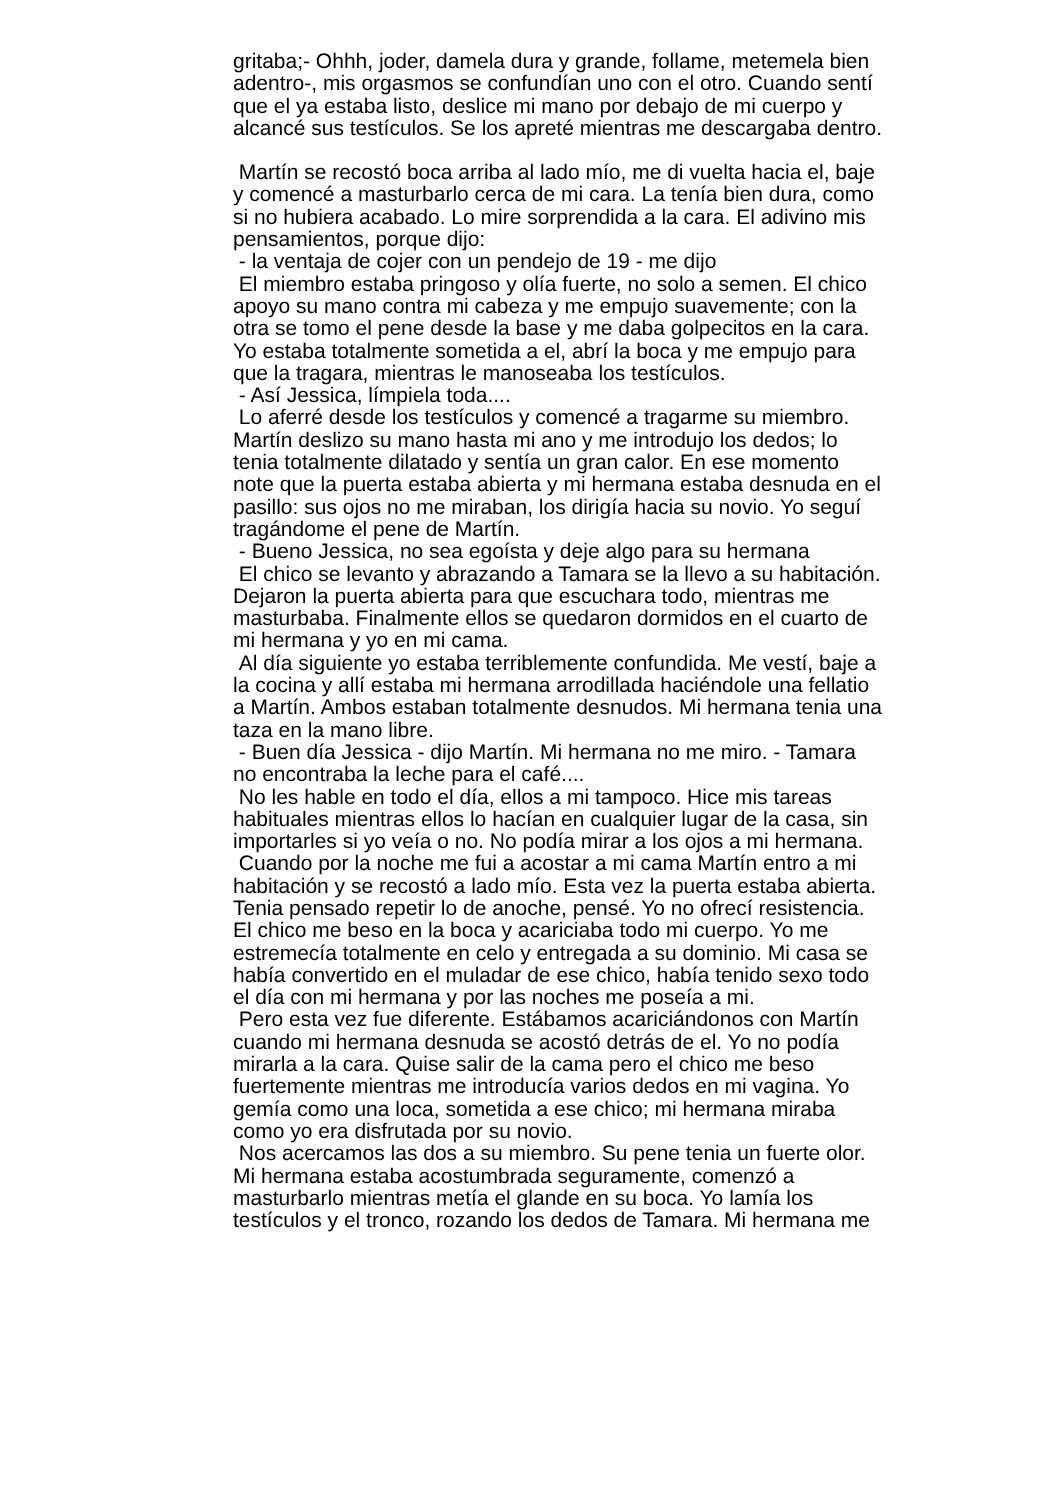gritaba;- Ohhh, joder, damela dura y grande, follame, metemela bien
adentro-, mis orgasmos se confundían uno con el otro. Cuando sentí
que el ya estaba listo, deslice mi mano por debajo de mi cuerpo y
alcancé sus testículos. Se los apreté mientras me descargaba dentro.
Martín se recostó boca arriba al lado mío, me di vuelta hacia el, baje
y comencé a masturbarlo cerca de mi cara. La tenía bien dura, como
si no hubiera acabado. Lo mire sorprendida a la cara. El adivino mis
pensamientos, porque dijo:
- la ventaja de cojer con un pendejo de 19 - me dijo
El miembro estaba pringoso y olía fuerte, no solo a semen. El chico
apoyo su mano contra mi cabeza y me empujo suavemente; con la
otra se tomo el pene desde la base y me daba golpecitos en la cara.
Yo estaba totalmente sometida a el, abrí la boca y me empujo para
que la tragara, mientras le manoseaba los testículos.
- Así Jessica, límpiela toda....
Lo aferré desde los testículos y comencé a tragarme su miembro.
Martín deslizo su mano hasta mi ano y me introdujo los dedos; lo
tenia totalmente dilatado y sentía un gran calor. En ese momento
note que la puerta estaba abierta y mi hermana estaba desnuda en el
pasillo: sus ojos no me miraban, los dirigía hacia su novio. Yo seguí
tragándome el pene de Martín.
- Bueno Jessica, no sea egoísta y deje algo para su hermana
El chico se levanto y abrazando a Tamara se la llevo a su habitación.
Dejaron la puerta abierta para que escuchara todo, mientras me
masturbaba. Finalmente ellos se quedaron dormidos en el cuarto de
mi hermana y yo en mi cama.
Al día siguiente yo estaba terriblemente confundida. Me vestí, baje a
la cocina y allí estaba mi hermana arrodillada haciéndole una fellatio
a Martín. Ambos estaban totalmente desnudos. Mi hermana tenia una
taza en la mano libre.
- Buen día Jessica - dijo Martín. Mi hermana no me miro. - Tamara
no encontraba la leche para el café....
No les hable en todo el día, ellos a mi tampoco. Hice mis tareas
habituales mientras ellos lo hacían en cualquier lugar de la casa, sin
importarles si yo veía o no. No podía mirar a los ojos a mi hermana.
Cuando por la noche me fui a acostar a mi cama Martín entro a mi
habitación y se recostó a lado mío. Esta vez la puerta estaba abierta.
Tenia pensado repetir lo de anoche, pensé. Yo no ofrecí resistencia.
El chico me beso en la boca y acariciaba todo mi cuerpo. Yo me
estremecía totalmente en celo y entregada a su dominio. Mi casa se
había convertido en el muladar de ese chico, había tenido sexo todo
el día con mi hermana y por las noches me poseía a mi.
Pero esta vez fue diferente. Estábamos acariciándonos con Martín
cuando mi hermana desnuda se acostó detrás de el. Yo no podía
mirarla a la cara. Quise salir de la cama pero el chico me beso
fuertemente mientras me introducía varios dedos en mi vagina. Yo
gemía como una loca, sometida a ese chico; mi hermana miraba
como yo era disfrutada por su novio.
Nos acercamos las dos a su miembro. Su pene tenia un fuerte olor.
Mi hermana estaba acostumbrada seguramente, comenzó a
masturbarlo mientras metía el glande en su boca. Yo lamía los
testículos y el tronco, rozando los dedos de Tamara. Mi hermana me